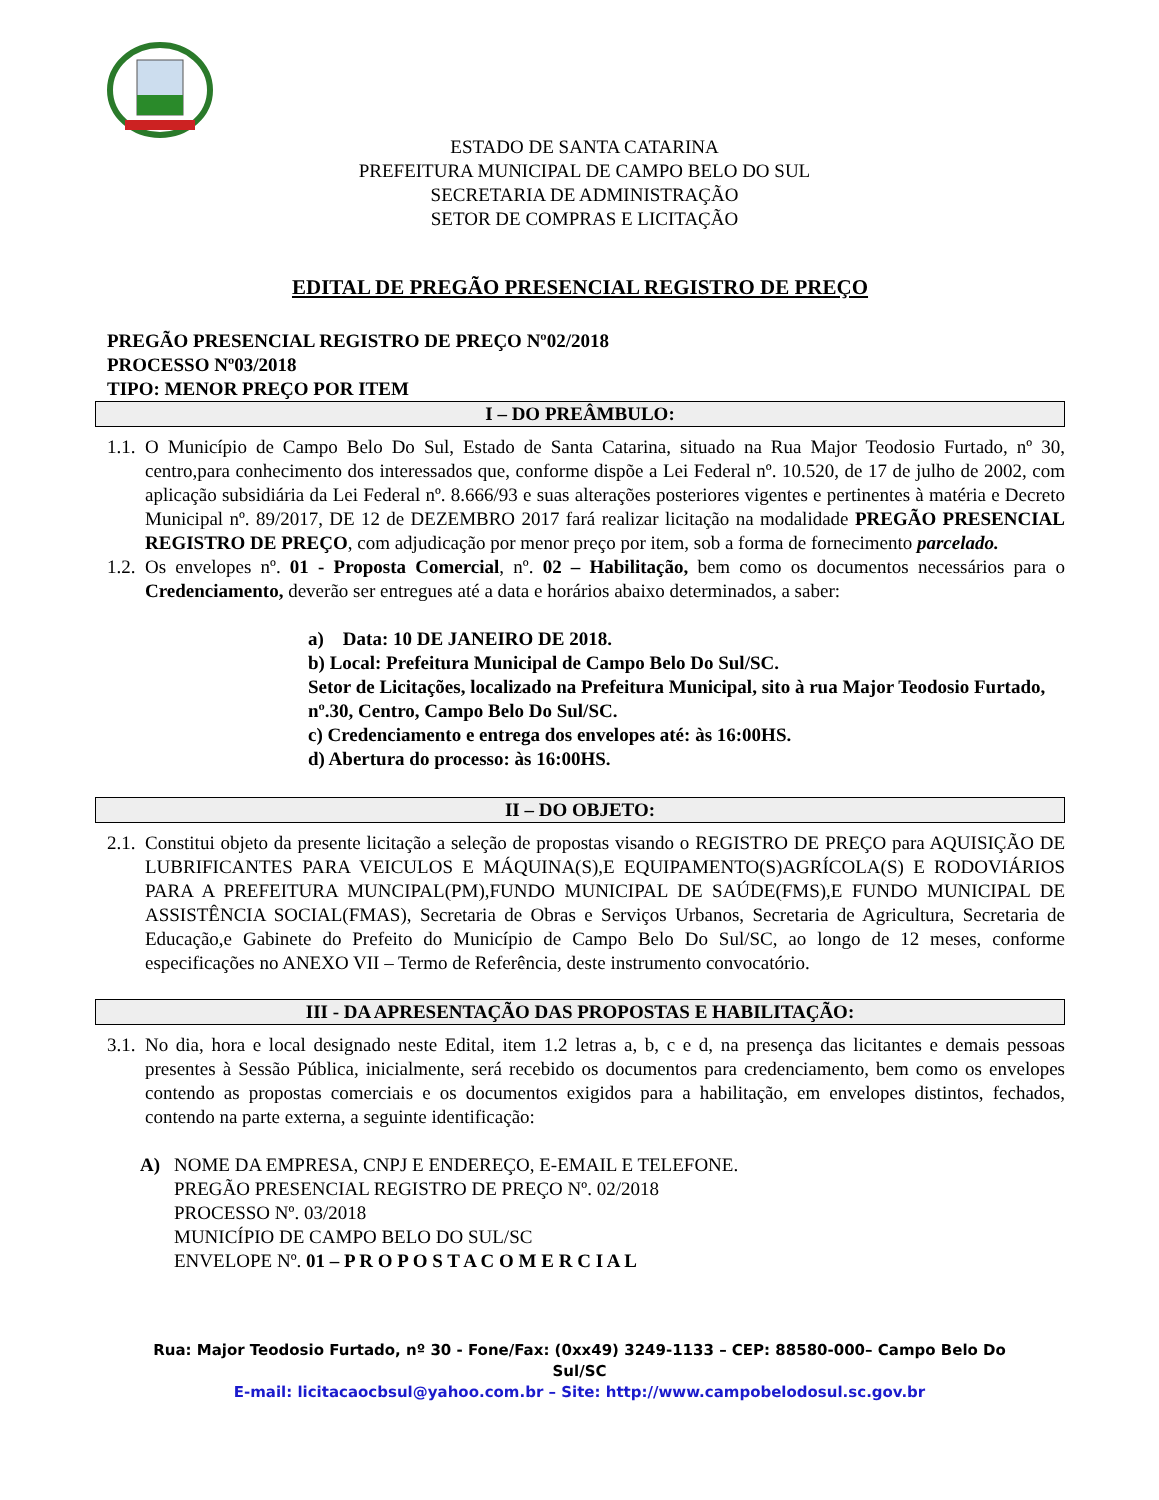ESTADO DE SANTA CATARINA
PREFEITURA MUNICIPAL DE CAMPO BELO DO SUL
SECRETARIA DE ADMINISTRAÇÃO
SETOR DE COMPRAS E LICITAÇÃO
EDITAL DE PREGÃO PRESENCIAL REGISTRO DE PREÇO
PREGÃO PRESENCIAL REGISTRO DE PREÇO Nº02/2018
PROCESSO Nº03/2018
TIPO: MENOR PREÇO POR ITEM
I – DO PREÂMBULO:
1.1. O Município de Campo Belo Do Sul, Estado de Santa Catarina, situado na Rua Major Teodosio Furtado, nº 30, centro,para conhecimento dos interessados que, conforme dispõe a Lei Federal nº. 10.520, de 17 de julho de 2002, com aplicação subsidiária da Lei Federal nº. 8.666/93 e suas alterações posteriores vigentes e pertinentes à matéria e Decreto Municipal nº. 89/2017, DE 12 de DEZEMBRO 2017 fará realizar licitação na modalidade PREGÃO PRESENCIAL REGISTRO DE PREÇO, com adjudicação por menor preço por item, sob a forma de fornecimento parcelado.
1.2. Os envelopes nº. 01 - Proposta Comercial, nº. 02 – Habilitação, bem como os documentos necessários para o Credenciamento, deverão ser entregues até a data e horários abaixo determinados, a saber:
a) Data: 10 DE JANEIRO DE 2018.
b) Local: Prefeitura Municipal de Campo Belo Do Sul/SC.
Setor de Licitações, localizado na Prefeitura Municipal, sito à rua Major Teodosio Furtado, nº.30, Centro, Campo Belo Do Sul/SC.
c) Credenciamento e entrega dos envelopes até: às 16:00HS.
d) Abertura do processo: às 16:00HS.
II – DO OBJETO:
2.1. Constitui objeto da presente licitação a seleção de propostas visando o REGISTRO DE PREÇO para AQUISIÇÃO DE LUBRIFICANTES PARA VEICULOS E MÁQUINA(S),E EQUIPAMENTO(S)AGRÍCOLA(S) E RODOVIÁRIOS PARA A PREFEITURA MUNCIPAL(PM),FUNDO MUNICIPAL DE SAÚDE(FMS),E FUNDO MUNICIPAL DE ASSISTÊNCIA SOCIAL(FMAS), Secretaria de Obras e Serviços Urbanos, Secretaria de Agricultura, Secretaria de Educação,e Gabinete do Prefeito do Município de Campo Belo Do Sul/SC, ao longo de 12 meses, conforme especificações no ANEXO VII – Termo de Referência, deste instrumento convocatório.
III - DA APRESENTAÇÃO DAS PROPOSTAS E HABILITAÇÃO:
3.1. No dia, hora e local designado neste Edital, item 1.2 letras a, b, c e d, na presença das licitantes e demais pessoas presentes à Sessão Pública, inicialmente, será recebido os documentos para credenciamento, bem como os envelopes contendo as propostas comerciais e os documentos exigidos para a habilitação, em envelopes distintos, fechados, contendo na parte externa, a seguinte identificação:
A) NOME DA EMPRESA, CNPJ E ENDEREÇO, E-EMAIL E TELEFONE.
PREGÃO PRESENCIAL REGISTRO DE PREÇO Nº. 02/2018
PROCESSO Nº. 03/2018
MUNICÍPIO DE CAMPO BELO DO SUL/SC
ENVELOPE Nº. 01 – P R O P O S T A C O M E R C I A L
Rua: Major Teodosio Furtado, nº 30 - Fone/Fax: (0xx49) 3249-1133 – CEP: 88580-000– Campo Belo Do
Sul/SC
E-mail: licitacaocbsul@yahoo.com.br – Site: http://www.campobelodosul.sc.gov.br